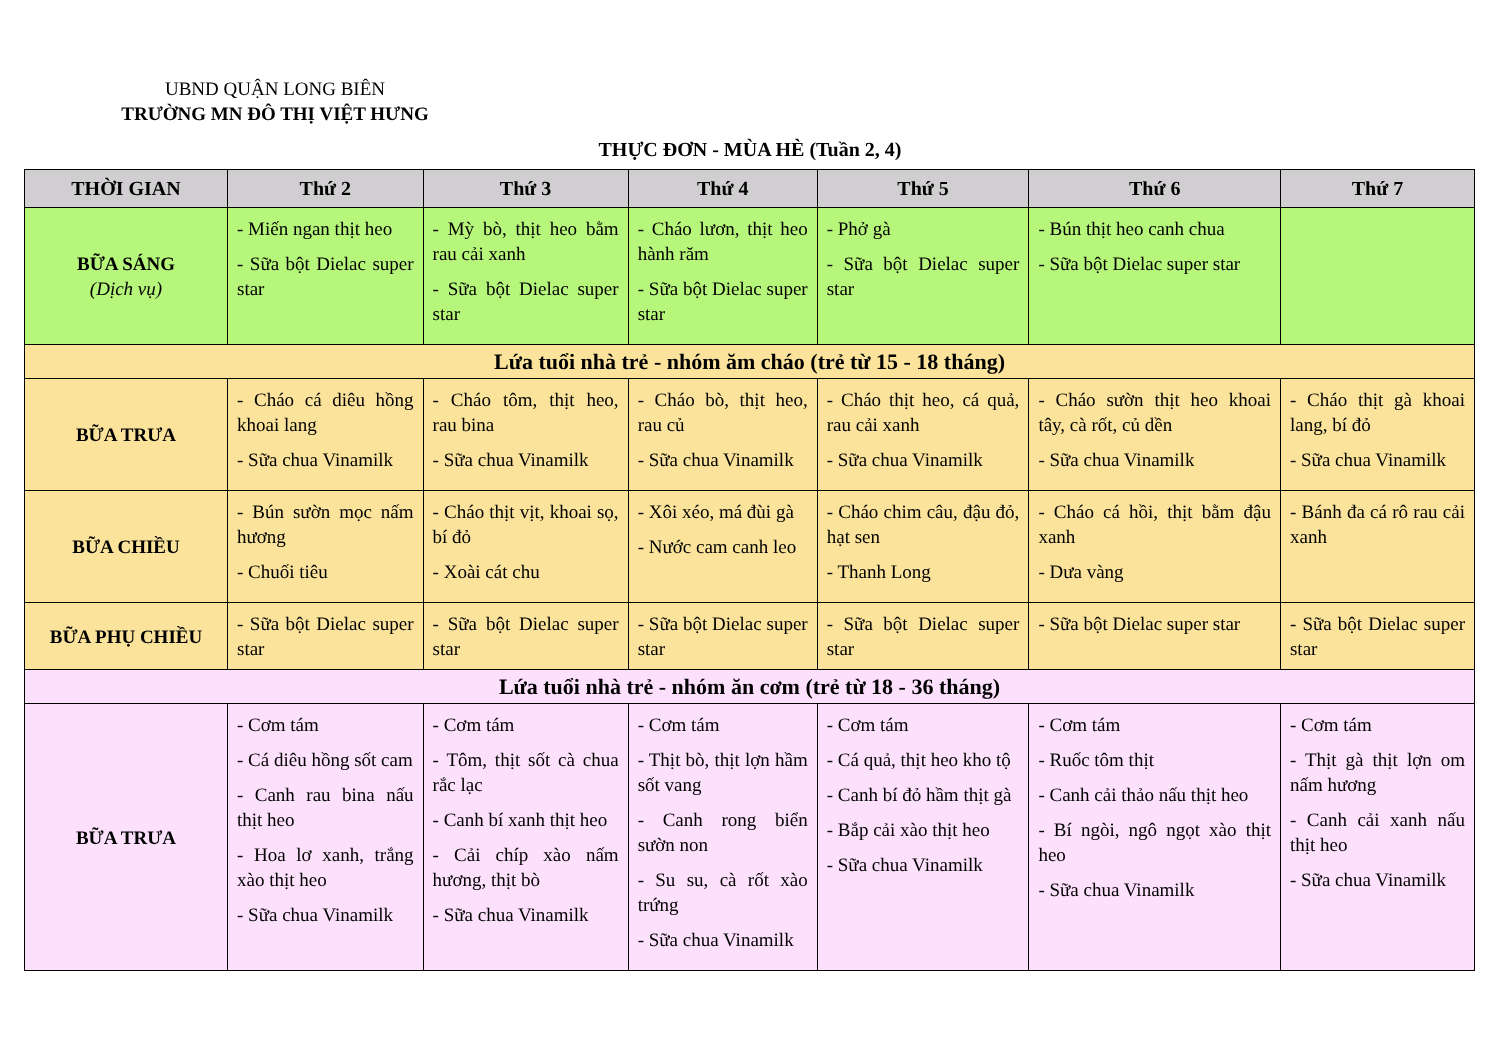UBND QUẬN LONG BIÊN
TRƯỜNG MN ĐÔ THỊ VIỆT HƯNG
THỰC ĐƠN - MÙA HÈ (Tuần 2, 4)
| THỜI GIAN | Thứ 2 | Thứ 3 | Thứ 4 | Thứ 5 | Thứ 6 | Thứ 7 |
| --- | --- | --- | --- | --- | --- | --- |
| BỮA SÁNG (Dịch vụ) | - Miến ngan thịt heo - Sữa bột Dielac super star | - Mỳ bò, thịt heo bằm rau cải xanh - Sữa bột Dielac super star | - Cháo lươn, thịt heo hành răm - Sữa bột Dielac super star | - Phở gà - Sữa bột Dielac super star | - Bún thịt heo canh chua - Sữa bột Dielac super star | |
| Lứa tuổi nhà trẻ - nhóm ăm cháo (trẻ từ 15 - 18 tháng) | | | | | | |
| BỮA TRƯA | - Cháo cá diêu hồng khoai lang - Sữa chua Vinamilk | - Cháo tôm, thịt heo, rau bina - Sữa chua Vinamilk | - Cháo bò, thịt heo, rau củ - Sữa chua Vinamilk | - Cháo thịt heo, cá quả, rau cải xanh - Sữa chua Vinamilk | - Cháo sườn thịt heo khoai tây, cà rốt, củ dền - Sữa chua Vinamilk | - Cháo thịt gà khoai lang, bí đỏ - Sữa chua Vinamilk |
| BỮA CHIỀU | - Bún sườn mọc nấm hương - Chuối tiêu | - Cháo thịt vịt, khoai sọ, bí đỏ - Xoài cát chu | - Xôi xéo, má đùi gà - Nước cam canh leo | - Cháo chim câu, đậu đỏ, hạt sen - Thanh Long | - Cháo cá hồi, thịt bằm đậu xanh - Dưa vàng | - Bánh đa cá rô rau cải xanh |
| BỮA PHỤ CHIỀU | - Sữa bột Dielac super star | - Sữa bột Dielac super star | - Sữa bột Dielac super star | - Sữa bột Dielac super star | - Sữa bột Dielac super star | - Sữa bột Dielac super star |
| Lứa tuổi nhà trẻ - nhóm ăn cơm (trẻ từ 18 - 36 tháng) | | | | | | |
| BỮA TRƯA | - Cơm tám - Cá diêu hồng sốt cam - Canh rau bina nấu thịt heo - Hoa lơ xanh, trắng xào thịt heo - Sữa chua Vinamilk | - Cơm tám - Tôm, thịt sốt cà chua rắc lạc - Canh bí xanh thịt heo - Cải chíp xào nấm hương, thịt bò - Sữa chua Vinamilk | - Cơm tám - Thịt bò, thịt lợn hầm sốt vang - Canh rong biển sườn non - Su su, cà rốt xào trứng - Sữa chua Vinamilk | - Cơm tám - Cá quả, thịt heo kho tộ - Canh bí đỏ hầm thịt gà - Bắp cải xào thịt heo - Sữa chua Vinamilk | - Cơm tám - Ruốc tôm thịt - Canh cải thảo nấu thịt heo - Bí ngòi, ngô ngọt xào thịt heo - Sữa chua Vinamilk | - Cơm tám - Thịt gà thịt lợn om nấm hương - Canh cải xanh nấu thịt heo - Sữa chua Vinamilk |